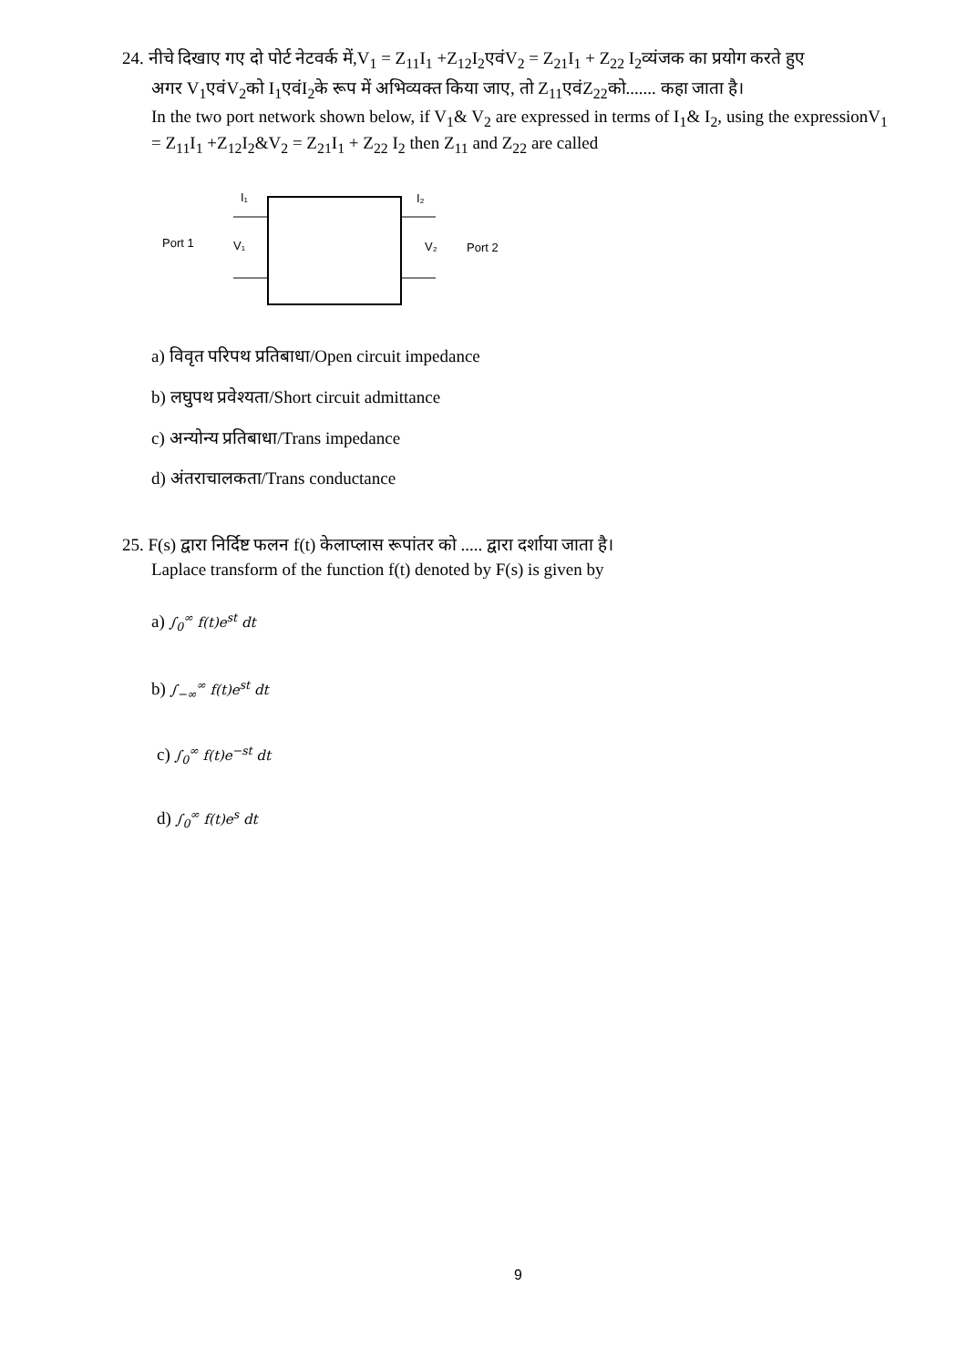24. नीचे दिखाए गए दो पोर्ट नेटवर्क में,V<sub>1</sub> = Z<sub>11</sub>I<sub>1</sub> +Z<sub>12</sub>I<sub>2</sub>एवंV<sub>2</sub> = Z<sub>21</sub>I<sub>1</sub> + Z<sub>22</sub> I<sub>2</sub>व्यंजक का प्रयोग करते हुए
अगर V<sub>1</sub>एवंV<sub>2</sub>को I<sub>1</sub>एवंI<sub>2</sub>के रूप में अभिव्यक्त किया जाए, तो Z<sub>11</sub>एवंZ<sub>22</sub>को....... कहा जाता है।
In the two port network shown below, if V<sub>1</sub>& V<sub>2</sub> are expressed in terms of I<sub>1</sub>& I<sub>2</sub>, using the expressionV<sub>1</sub> = Z<sub>11</sub>I<sub>1</sub> +Z<sub>12</sub>I<sub>2</sub>&V<sub>2</sub> = Z<sub>21</sub>I<sub>1</sub> + Z<sub>22</sub> I<sub>2</sub> then Z<sub>11</sub> and Z<sub>22</sub> are called
Port 1
Port 2
I₁
I₂
V₁
V₂
a) विवृत परिपथ प्रतिबाधा/Open circuit impedance
b) लघुपथ प्रवेश्यता/Short circuit admittance
c) अन्योन्य प्रतिबाधा/Trans impedance
d) अंतराचालकता/Trans conductance
25. F(s) द्वारा निर्दिष्ट फलन f(t) केलाप्लास रूपांतर को ..... द्वारा दर्शाया जाता है।
Laplace transform of the function f(t) denoted by F(s) is given by
a) ∫<sub>0</sub><sup>∞</sup> f(t)e<sup>st</sup> dt
b) ∫<sub>−∞</sub><sup>∞</sup> f(t)e<sup>st</sup> dt
c) ∫<sub>0</sub><sup>∞</sup> f(t)e<sup>−st</sup> dt
d) ∫<sub>0</sub><sup>∞</sup> f(t)e<sup>s</sup> dt
9